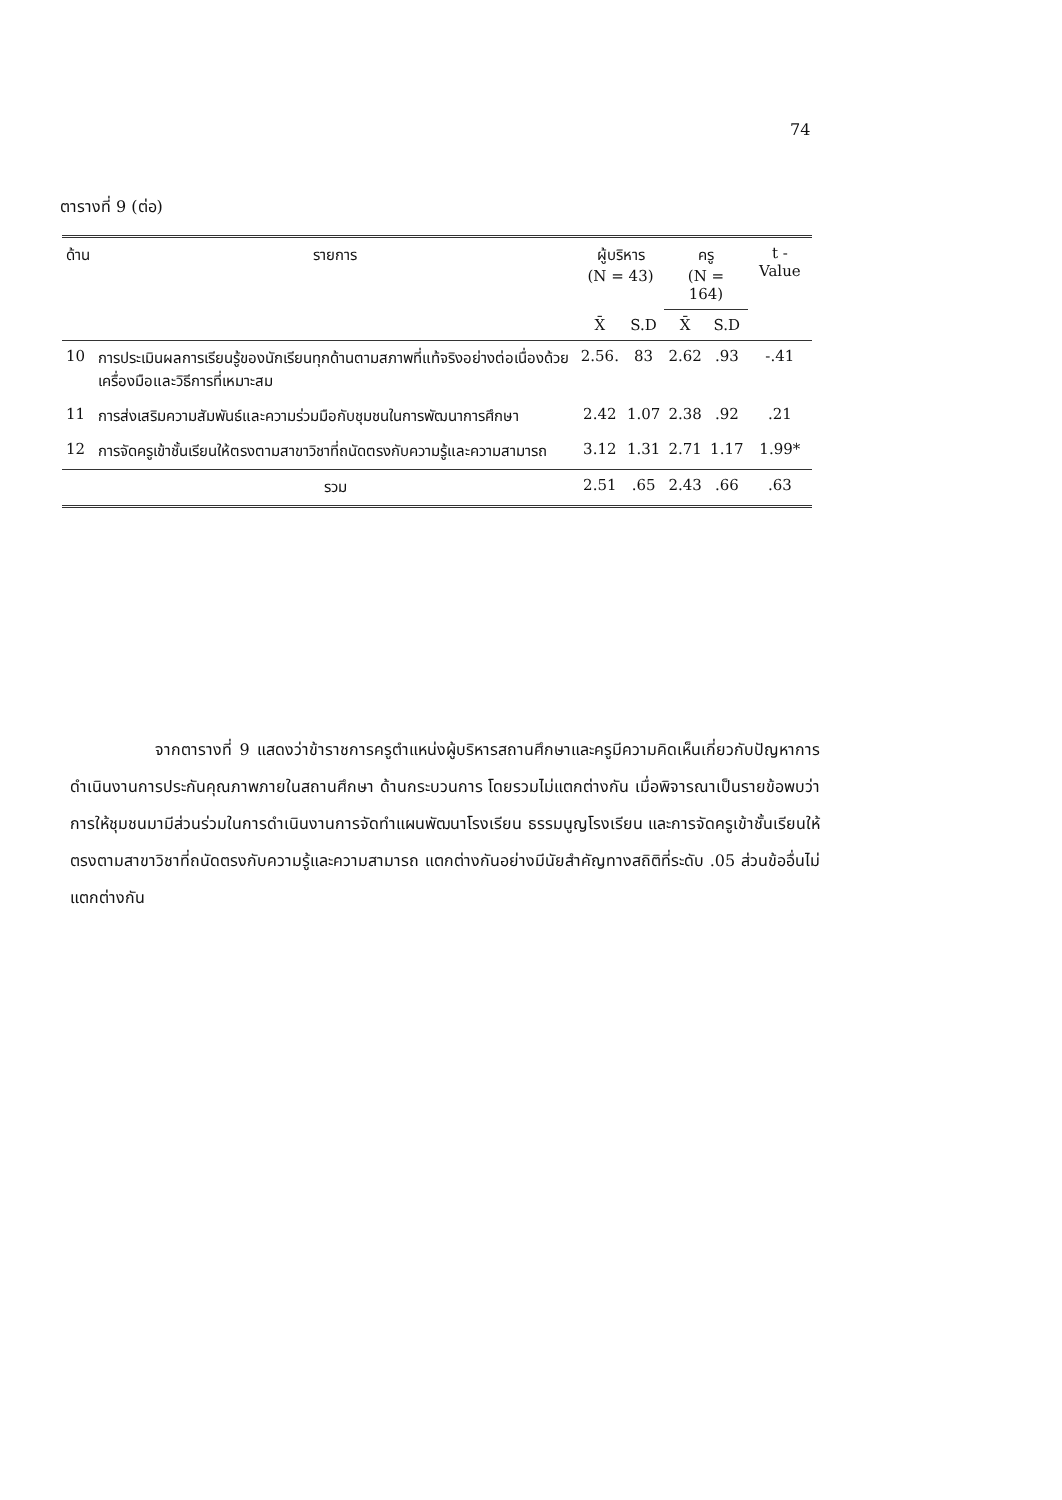74
ตารางที่ 9 (ต่อ)
| ด้าน | รายการ | ผู้บริหาร (N = 43) | | ครู (N = 164) | | t - Value |
| --- | --- | --- | --- | --- | --- | --- |
| | | X̄ | S.D | X̄ | S.D | |
| 10 | การประเมินผลการเรียนรู้ของนักเรียนทุกด้านตามสภาพที่แท้จริงอย่างต่อเนื่องด้วยเครื่องมือและวิธีการที่เหมาะสม | 2.56. | 83 | 2.62 | .93 | -.41 |
| 11 | การส่งเสริมความสัมพันธ์และความร่วมมือกับชุมชนในการพัฒนาการศึกษา | 2.42 | 1.07 | 2.38 | .92 | .21 |
| 12 | การจัดครูเข้าชั้นเรียนให้ตรงตามสาขาวิชาที่ถนัดตรงกับความรู้และความสามารถ | 3.12 | 1.31 | 2.71 | 1.17 | 1.99* |
| | รวม | 2.51 | .65 | 2.43 | .66 | .63 |
จากตารางที่ 9 แสดงว่าข้าราชการครูตำแหน่งผู้บริหารสถานศึกษาและครูมีความคิดเห็นเกี่ยวกับปัญหาการดำเนินงานการประกันคุณภาพภายในสถานศึกษา ด้านกระบวนการ โดยรวมไม่แตกต่างกัน เมื่อพิจารณาเป็นรายข้อพบว่า การให้ชุมชนมามีส่วนร่วมในการดำเนินงานการจัดทำแผนพัฒนาโรงเรียน ธรรมนูญโรงเรียน และการจัดครูเข้าชั้นเรียนให้ตรงตามสาขาวิชาที่ถนัดตรงกับความรู้และความสามารถ แตกต่างกันอย่างมีนัยสำคัญทางสถิติที่ระดับ .05 ส่วนข้ออื่นไม่แตกต่างกัน